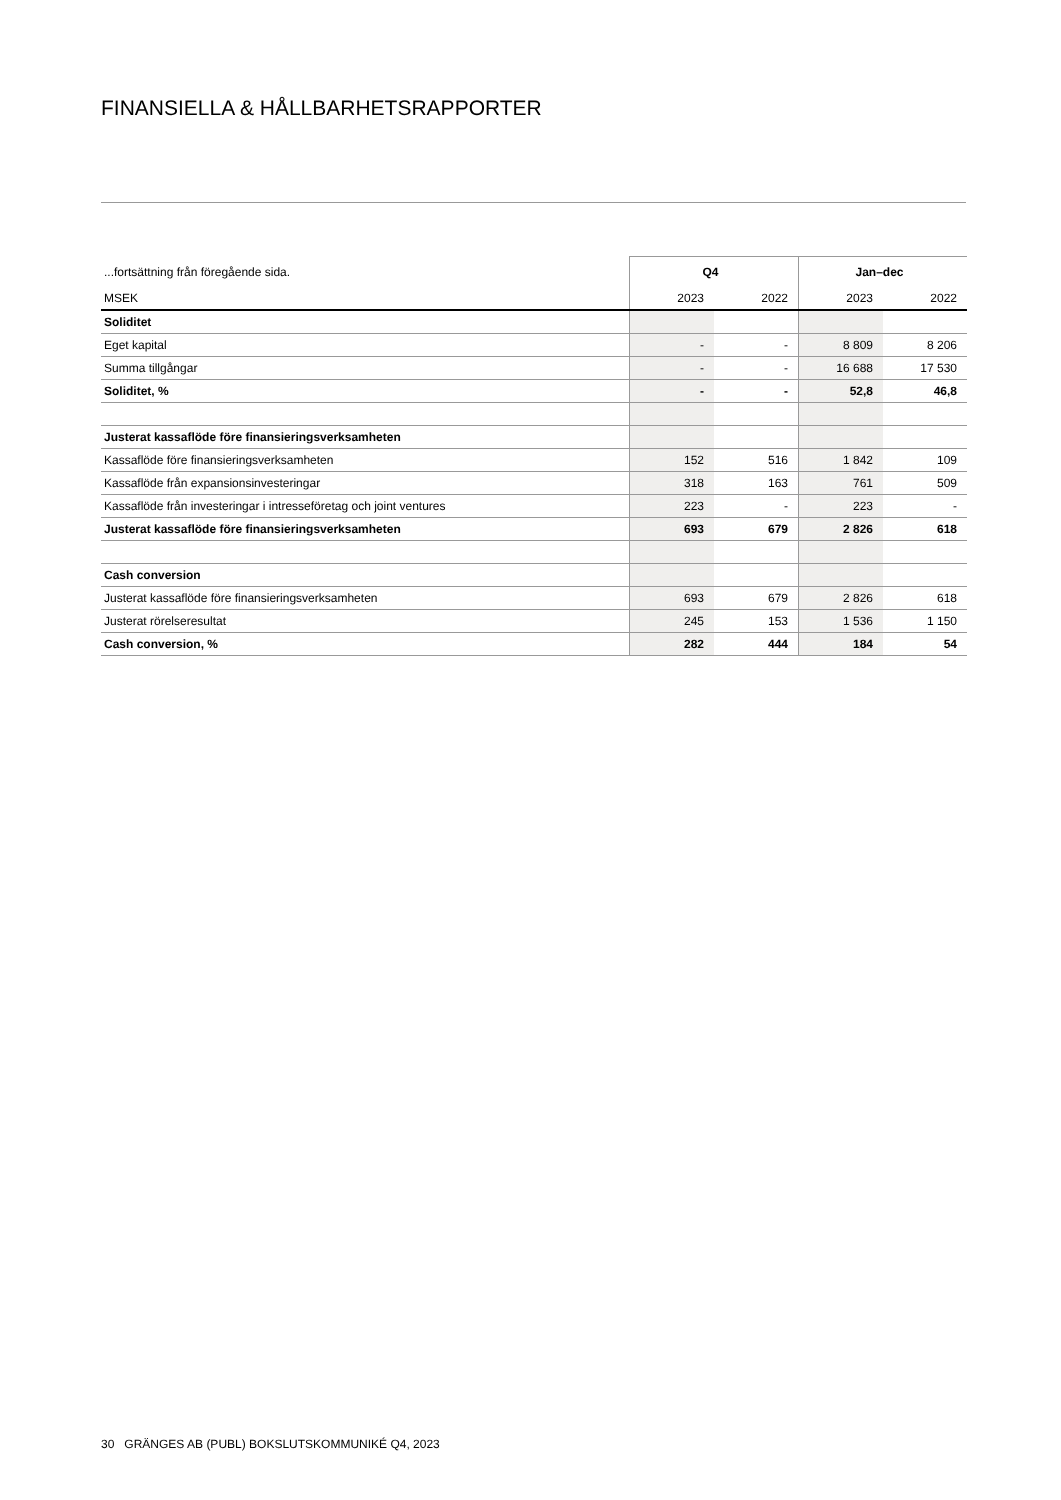FINANSIELLA & HÅLLBARHETSRAPPORTER
| ...fortsättning från föregående sida. | Q4 | | Jan–dec | |
| MSEK | 2023 | 2022 | 2023 | 2022 |
| Soliditet | | | | |
| Eget kapital | - | - | 8 809 | 8 206 |
| Summa tillgångar | - | - | 16 688 | 17 530 |
| Soliditet, % | - | - | 52,8 | 46,8 |
| Justerat kassaflöde före finansieringsverksamheten | | | | |
| Kassaflöde före finansieringsverksamheten | 152 | 516 | 1 842 | 109 |
| Kassaflöde från expansionsinvesteringar | 318 | 163 | 761 | 509 |
| Kassaflöde från investeringar i intresseföretag och joint ventures | 223 | - | 223 | - |
| Justerat kassaflöde före finansieringsverksamheten | 693 | 679 | 2 826 | 618 |
| Cash conversion | | | | |
| Justerat kassaflöde före finansieringsverksamheten | 693 | 679 | 2 826 | 618 |
| Justerat rörelseresultat | 245 | 153 | 1 536 | 1 150 |
| Cash conversion, % | 282 | 444 | 184 | 54 |
30 GRÄNGES AB (PUBL) BOKSLUTSKOMMUNIKÉ Q4, 2023